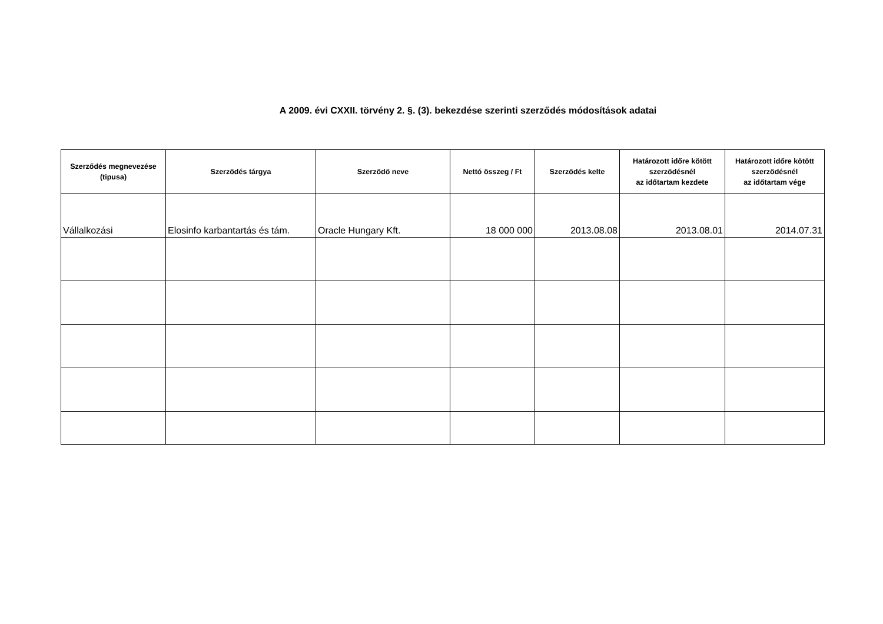A 2009. évi CXXII. törvény 2. §. (3). bekezdése szerinti szerződés módosítások adatai
| Szerződés megnevezése (tipusa) | Szerződés tárgya | Szerződő neve | Nettó összeg / Ft | Szerződés kelte | Határozott időre kötött szerződésnél az időtartam kezdete | Határozott időre kötött szerződésnél az időtartam vége |
| --- | --- | --- | --- | --- | --- | --- |
| Vállalkozási | Elosinfo karbantartás és tám. | Oracle Hungary Kft. | 18 000 000 | 2013.08.08 | 2013.08.01 | 2014.07.31 |